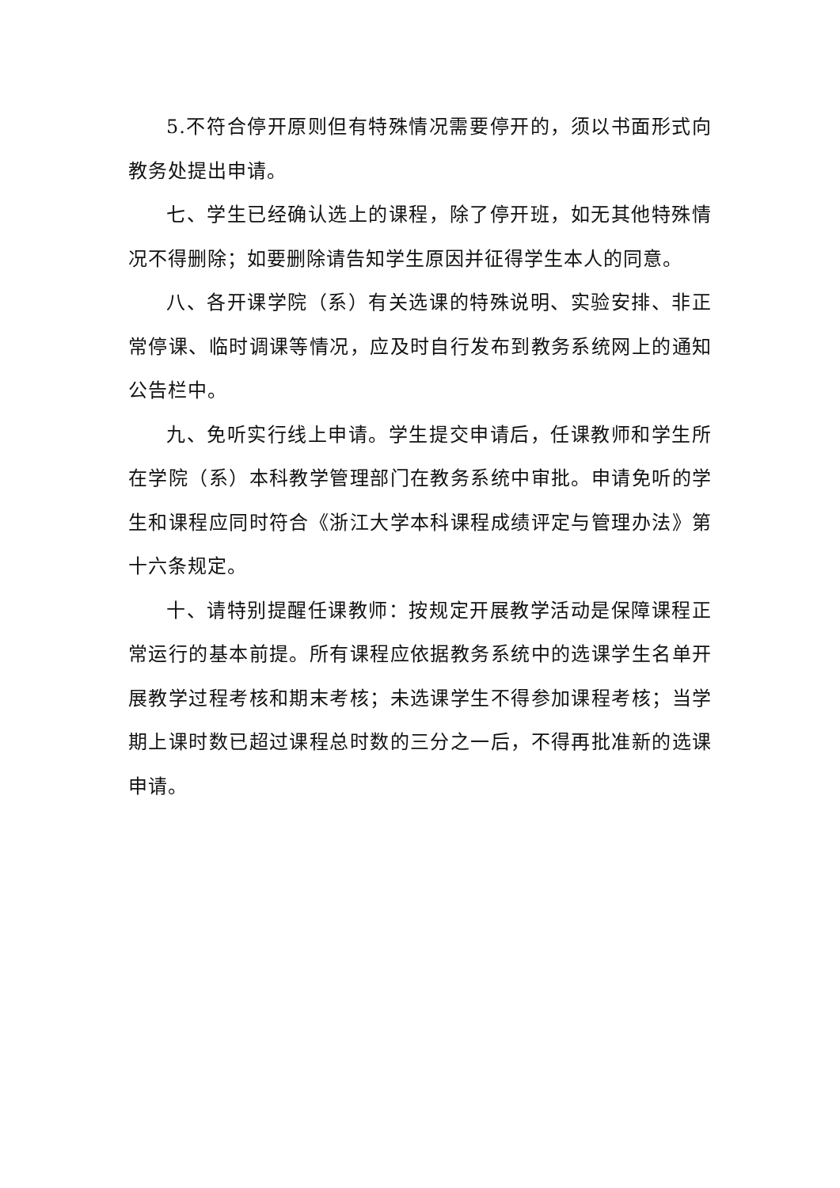5.不符合停开原则但有特殊情况需要停开的，须以书面形式向教务处提出申请。
七、学生已经确认选上的课程，除了停开班，如无其他特殊情况不得删除；如要删除请告知学生原因并征得学生本人的同意。
八、各开课学院（系）有关选课的特殊说明、实验安排、非正常停课、临时调课等情况，应及时自行发布到教务系统网上的通知公告栏中。
九、免听实行线上申请。学生提交申请后，任课教师和学生所在学院（系）本科教学管理部门在教务系统中审批。申请免听的学生和课程应同时符合《浙江大学本科课程成绩评定与管理办法》第十六条规定。
十、请特别提醒任课教师：按规定开展教学活动是保障课程正常运行的基本前提。所有课程应依据教务系统中的选课学生名单开展教学过程考核和期末考核；未选课学生不得参加课程考核；当学期上课时数已超过课程总时数的三分之一后，不得再批准新的选课申请。